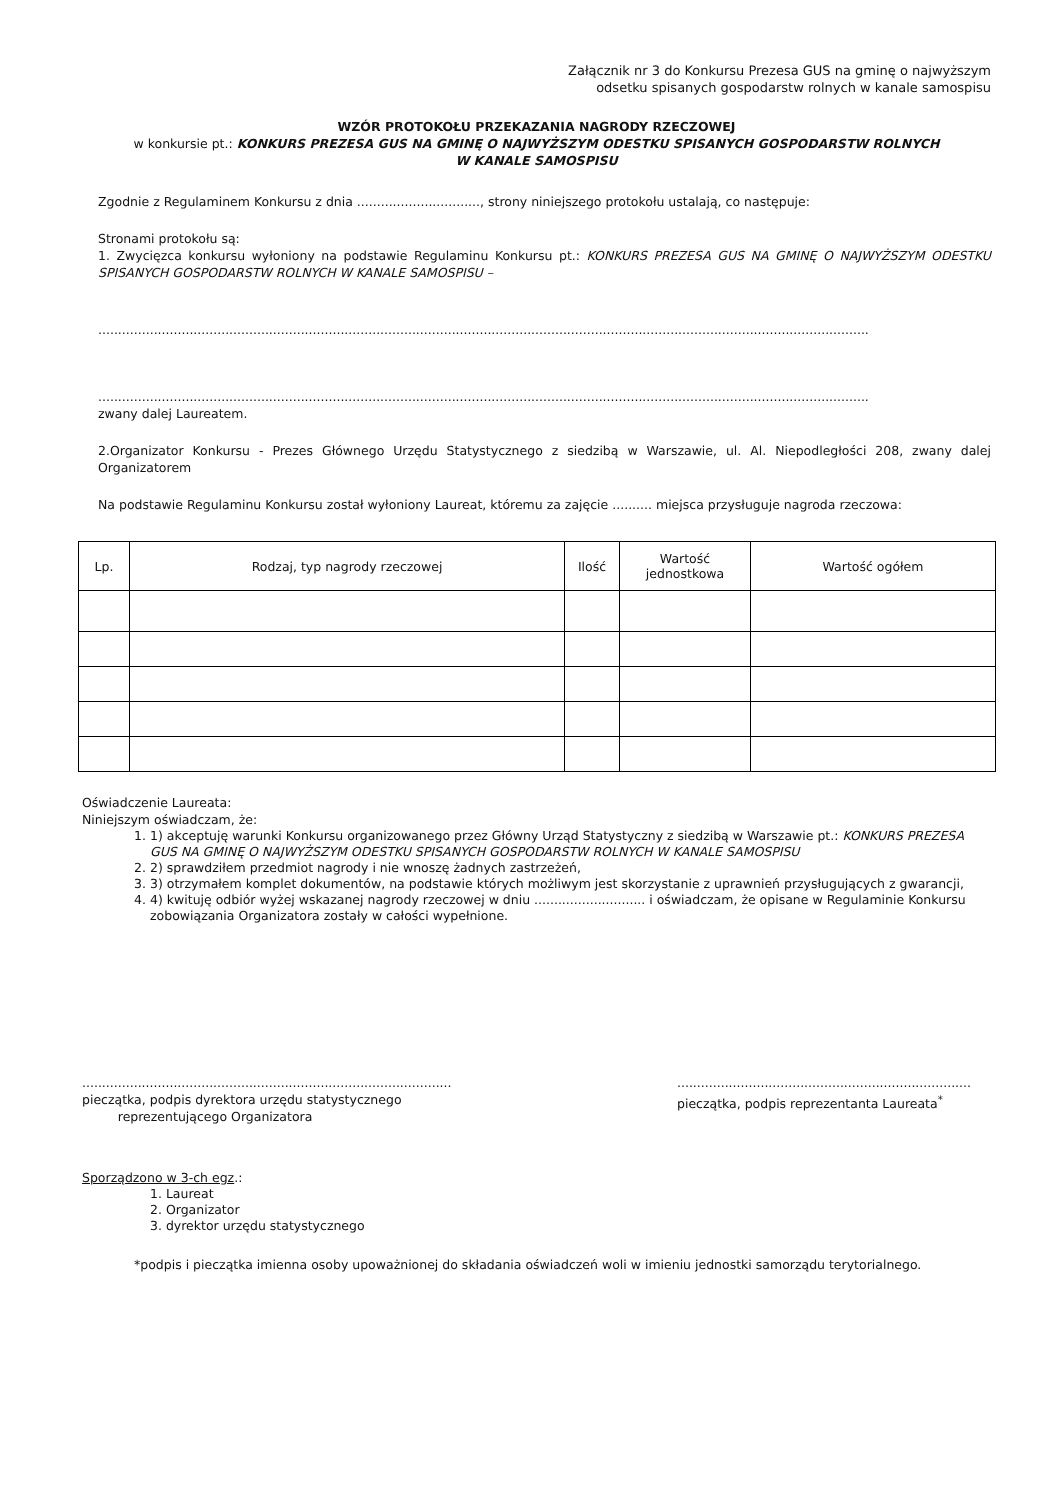Załącznik nr 3 do Konkursu Prezesa GUS na gminę o najwyższym
odsetku spisanych gospodarstw rolnych w kanale samospisu
WZÓR PROTOKOŁU PRZEKAZANIA NAGRODY RZECZOWEJ
w konkursie pt.: KONKURS PREZESA GUS NA GMINĘ O NAJWYŻSZYM ODESTKU SPISANYCH GOSPODARSTW ROLNYCH
W KANALE SAMOSPISU
Zgodnie z Regulaminem Konkursu z dnia ..............................., strony niniejszego protokołu ustalają, co następuje:
Stronami protokołu są:
1. Zwycięzca konkursu wyłoniony na podstawie Regulaminu Konkursu pt.: KONKURS PREZESA GUS NA GMINĘ O NAJWYŻSZYM ODESTKU SPISANYCH GOSPODARSTW ROLNYCH W KANALE SAMOSPISU –
..................................................................................................................................................................................................
..................................................................................................................................................................................................
zwany dalej Laureatem.
2.Organizator Konkursu - Prezes Głównego Urzędu Statystycznego z siedzibą w Warszawie, ul. Al. Niepodległości 208, zwany dalej Organizatorem
Na podstawie Regulaminu Konkursu został wyłoniony Laureat, któremu za zajęcie .......... miejsca przysługuje nagroda rzeczowa:
| Lp. | Rodzaj, typ nagrody rzeczowej | Ilość | Wartość jednostkowa | Wartość ogółem |
| --- | --- | --- | --- | --- |
Oświadczenie Laureata:
Niniejszym oświadczam, że:
1. 1) akceptuję warunki Konkursu organizowanego przez Główny Urząd Statystyczny z siedzibą w Warszawie pt.: KONKURS PREZESA GUS NA GMINĘ O NAJWYŻSZYM ODESTKU SPISANYCH GOSPODARSTW ROLNYCH W KANALE SAMOSPISU
2. 2) sprawdziłem przedmiot nagrody i nie wnoszę żadnych zastrzeżeń,
3. 3) otrzymałem komplet dokumentów, na podstawie których możliwym jest skorzystanie z uprawnień przysługujących z gwarancji,
4. 4) kwituję odbiór wyżej wskazanej nagrody rzeczowej w dniu ............................ i oświadczam, że opisane w Regulaminie Konkursu zobowiązania Organizatora zostały w całości wypełnione.
.............................................................................................
pieczątka, podpis dyrektora urzędu statystycznego
reprezentującego Organizatora
..........................................................................
pieczątka, podpis reprezentanta Laureata<sup>*</sup>
Sporządzono w 3-ch egz.:
1. Laureat
2. Organizator
3. dyrektor urzędu statystycznego
*podpis i pieczątka imienna osoby upoważnionej do składania oświadczeń woli w imieniu jednostki samorządu terytorialnego.